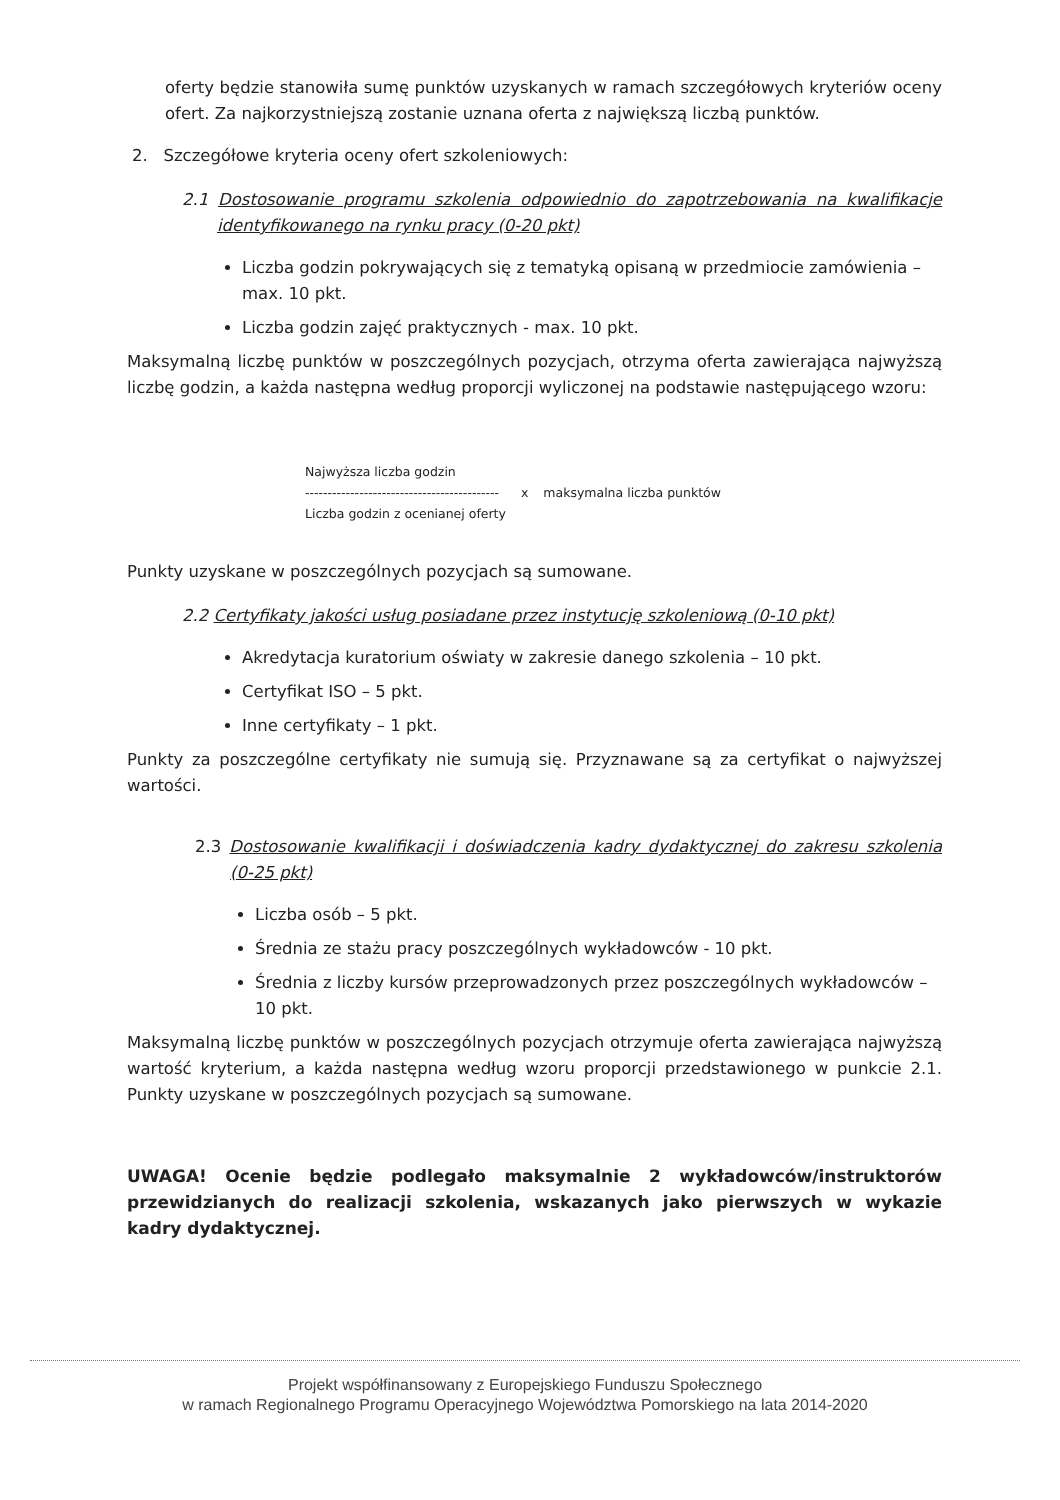oferty będzie stanowiła sumę punktów uzyskanych w ramach szczegółowych kryteriów oceny ofert. Za najkorzystniejszą zostanie uznana oferta z największą liczbą punktów.
2. Szczegółowe kryteria oceny ofert szkoleniowych:
2.1 Dostosowanie programu szkolenia odpowiednio do zapotrzebowania na kwalifikacje identyfikowanego na rynku pracy (0-20 pkt)
Liczba godzin pokrywających się z tematyką opisaną w przedmiocie zamówienia – max. 10 pkt.
Liczba godzin zajęć praktycznych - max. 10 pkt.
Maksymalną liczbę punktów w poszczególnych pozycjach, otrzyma oferta zawierająca najwyższą liczbę godzin, a każda następna według proporcji wyliczonej na podstawie następującego wzoru:
Najwyższa liczba godzin
-------------------------------------------
Liczba godzin z ocenianej oferty
x maksymalna liczba punktów
Punkty uzyskane w poszczególnych pozycjach są sumowane.
2.2 Certyfikaty jakości usług posiadane przez instytucję szkoleniową (0-10 pkt)
Akredytacja kuratorium oświaty w zakresie danego szkolenia – 10 pkt.
Certyfikat ISO – 5 pkt.
Inne certyfikaty – 1 pkt.
Punkty za poszczególne certyfikaty nie sumują się. Przyznawane są za certyfikat o najwyższej wartości.
2.3 Dostosowanie kwalifikacji i doświadczenia kadry dydaktycznej do zakresu szkolenia (0-25 pkt)
Liczba osób – 5 pkt.
Średnia ze stażu pracy poszczególnych wykładowców - 10 pkt.
Średnia z liczby kursów przeprowadzonych przez poszczególnych wykładowców – 10 pkt.
Maksymalną liczbę punktów w poszczególnych pozycjach otrzymuje oferta zawierająca najwyższą wartość kryterium, a każda następna według wzoru proporcji przedstawionego w punkcie 2.1. Punkty uzyskane w poszczególnych pozycjach są sumowane.
UWAGA! Ocenie będzie podlegało maksymalnie 2 wykładowców/instruktorów przewidzianych do realizacji szkolenia, wskazanych jako pierwszych w wykazie kadry dydaktycznej.
Projekt współfinansowany z Europejskiego Funduszu Społecznego
w ramach Regionalnego Programu Operacyjnego Województwa Pomorskiego na lata 2014-2020